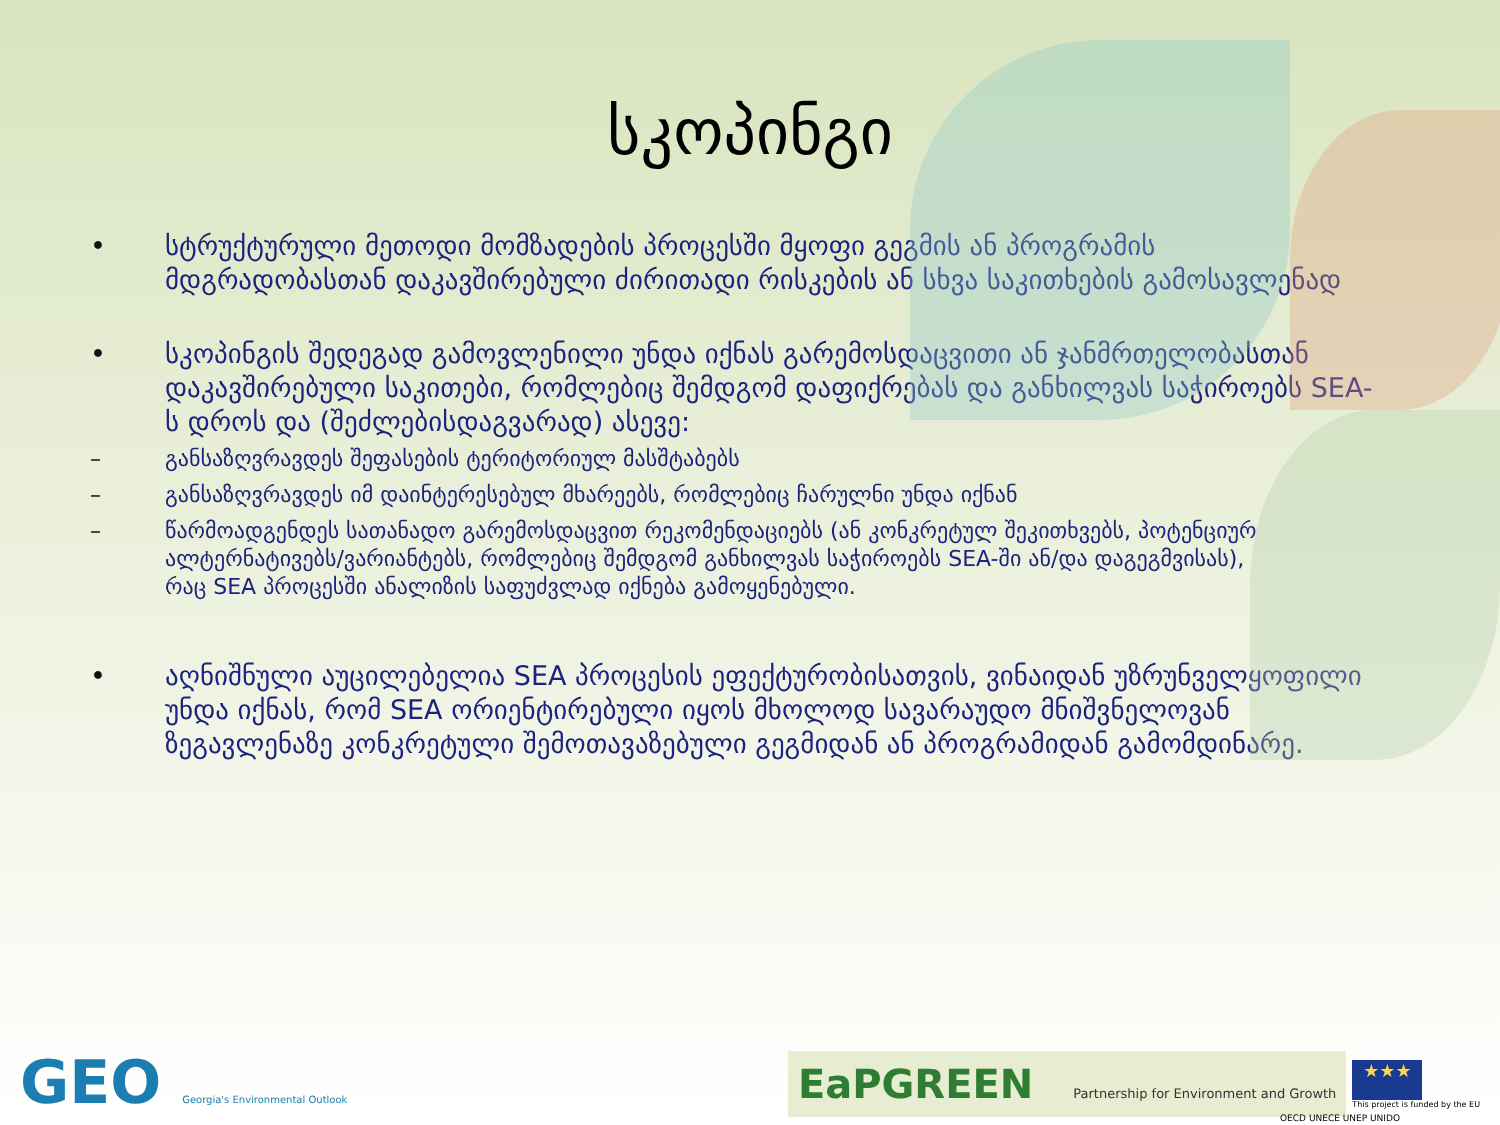სკოპინგი
• სტრუქტურული მეთოდი მომზადების პროცესში მყოფი გეგმის ან პროგრამის მდგრადობასთან დაკავშირებული ძირითადი რისკების ან სხვა საკითხების გამოსავლენად
• სკოპინგის შედეგად გამოვლენილი უნდა იქნას გარემოსდაცვითი ან ჯანმრთელობასთან დაკავშირებული საკითები, რომლებიც შემდგომ დაფიქრებას და განხილვას საჭიროებს SEA-ს დროს და (შეძლებისდაგვარად) ასევე:
– განსაზღვრავდეს შეფასების ტერიტორიულ მასშტაბებს
– განსაზღვრავდეს იმ დაინტერესებულ მხარეებს, რომლებიც ჩარულნი უნდა იქნან
– წარმოადგენდეს სათანადო გარემოსდაცვით რეკომენდაციებს (ან კონკრეტულ შეკითხვებს, პოტენციურ ალტერნატივებს/ვარიანტებს, რომლებიც შემდგომ განხილვას საჭიროებს SEA-ში ან/და დაგეგმვისას), რაც SEA პროცესში ანალიზის საფუძვლად იქნება გამოყენებული.
• აღნიშნული აუცილებელია SEA პროცესის ეფექტურობისათვის, ვინაიდან უზრუნველყოფილი უნდა იქნას, რომ SEA ორიენტირებული იყოს მხოლოდ სავარაუდო მნიშვნელოვან ზეგავლენაზე კონკრეტული შემოთავაზებული გეგმიდან ან პროგრამიდან გამომდინარე.
GEO Georgia's Environmental Outlook
EaPGREEN Partnership for Environment and Growth
★★★
This project is funded by the EU
OECD UNECE UNEP UNIDO